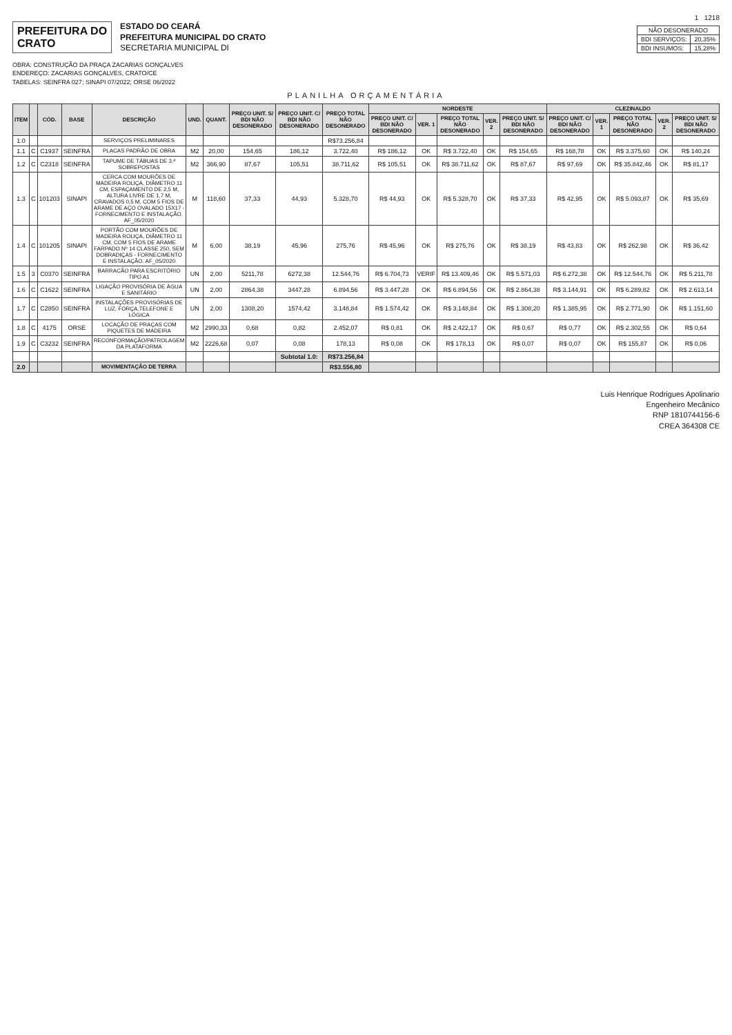1 1218
PREFEITURA DO
CRATO
ESTADO DO CEARÁ
PREFEITURA MUNICIPAL DO CRATO
SECRETARIA MUNICIPAL DI
| NÃO DESONERADO | |
| BDI SERVIÇOS: | 20,35% |
| BDI INSUMOS: | 15,28% |
OBRA: CONSTRUÇÃO DA PRAÇA ZACARIAS GONÇALVES
ENDEREÇO: ZACARIAS GONÇALVES, CRATO/CE
TABELAS: SEINFRA 027; SINAPI 07/2022; ORSE 06/2022
PLANILHA ORÇAMENTÁRIA
| ITEM | | CÓD. | BASE | DESCRIÇÃO | UND. | QUANT. | PREÇO UNIT. S/ BDI NÃO DESONERADO | PREÇO UNIT. C/ BDI NÃO DESONERADO | PREÇO TOTAL NÃO DESONERADO | NORDESTE | | | | | CLEZINALDO | | | | |
| --- | --- | --- | --- | --- | --- | --- | --- | --- | --- | --- | --- | --- | --- | --- | --- | --- | --- | --- | --- |
| | | | | | | | | | | PREÇO UNIT. C/ BDI NÃO DESONERADO | VER. 1 | PREÇO TOTAL NÃO DESONERADO | VER. 2 | PREÇO UNIT. S/ BDI NÃO DESONERADO | PREÇO UNIT. C/ BDI NÃO DESONERADO | VER. 1 | PREÇO TOTAL NÃO DESONERADO | VER. 2 | PREÇO UNIT. S/ BDI NÃO DESONERADO |
| 1.0 | | | | SERVIÇOS PRELIMINARES | | | | | R$73.256,84 | | | | | | | | | | |
| 1.1 | C | C1937 | SEINFRA | PLACAS PADRÃO DE OBRA | M2 | 20,00 | 154,65 | 186,12 | 3.722,40 | R$ 186,12 | OK | R$ 3.722,40 | OK | R$ 154,65 | R$ 168,78 | OK | R$ 3.375,60 | OK | R$ 140,24 |
| 1.2 | C | C2318 | SEINFRA | TAPUME DE TÁBUAS DE 3.ª SOBREPOSTAS | M2 | 366,90 | 87,67 | 105,51 | 38.711,62 | R$ 105,51 | OK | R$ 38.711,62 | OK | R$ 87,67 | R$ 97,69 | OK | R$ 35.842,46 | OK | R$ 81,17 |
| 1.3 | C | 101203 | SINAPI | CERCA COM MOURÕES DE MADEIRA ROLIÇA, DIÂMETRO 11 CM, ESPAÇAMENTO DE 2,5 M, ALTURA LIVRE DE 1,7 M, CRAVADOS 0,5 M, COM 5 FIOS DE ARAME DE AÇO OVALADO 15X17 - FORNECIMENTO E INSTALAÇÃO. AF_05/2020 | M | 118,60 | 37,33 | 44,93 | 5.328,70 | R$ 44,93 | OK | R$ 5.328,70 | OK | R$ 37,33 | R$ 42,95 | OK | R$ 5.093,87 | OK | R$ 35,69 |
| 1.4 | C | 101205 | SINAPI | PORTÃO COM MOURÕES DE MADEIRA ROLIÇA, DIÂMETRO 11 CM, COM 5 FIOS DE ARAME FARPADO Nº 14 CLASSE 250, SEM DOBRADIÇAS - FORNECIMENTO E INSTALAÇÃO. AF_05/2020 | M | 6,00 | 38,19 | 45,96 | 275,76 | R$ 45,96 | OK | R$ 275,76 | OK | R$ 38,19 | R$ 43,83 | OK | R$ 262,98 | OK | R$ 36,42 |
| 1.5 | 3 | C0370 | SEINFRA | BARRACÃO PARA ESCRITÓRIO TIPO A1 | UN | 2,00 | 5211,78 | 6272,38 | 12.544,76 | R$ 6.704,73 | VERIF | R$ 13.409,46 | OK | R$ 5.571,03 | R$ 6.272,38 | OK | R$ 12.544,76 | OK | R$ 5.211,78 |
| 1.6 | C | C1622 | SEINFRA | LIGAÇÃO PROVISÓRIA DE ÁGUA E SANITÁRIO | UN | 2,00 | 2864,38 | 3447,28 | 6.894,56 | R$ 3.447,28 | OK | R$ 6.894,56 | OK | R$ 2.864,38 | R$ 3.144,91 | OK | R$ 6.289,82 | OK | R$ 2.613,14 |
| 1.7 | C | C2850 | SEINFRA | INSTALAÇÕES PROVISÓRIAS DE LUZ, FORÇA,TELEFONE E LÓGICA | UN | 2,00 | 1308,20 | 1574,42 | 3.148,84 | R$ 1.574,42 | OK | R$ 3.148,84 | OK | R$ 1.308,20 | R$ 1.385,95 | OK | R$ 2.771,90 | OK | R$ 1.151,60 |
| 1.8 | C | 4175 | ORSE | LOCAÇÃO DE PRAÇAS COM PIQUETES DE MADEIRA | M2 | 2990,33 | 0,68 | 0,82 | 2.452,07 | R$ 0,81 | OK | R$ 2.422,17 | OK | R$ 0,67 | R$ 0,77 | OK | R$ 2.302,55 | OK | R$ 0,64 |
| 1.9 | C | C3232 | SEINFRA | RECONFORMAÇÃO/PATROLAGEM DA PLATAFORMA | M2 | 2226,68 | 0,07 | 0,08 | 178,13 | R$ 0,08 | OK | R$ 178,13 | OK | R$ 0,07 | R$ 0,07 | OK | R$ 155,87 | OK | R$ 0,06 |
| | | | | | | | | Subtotal 1.0: | R$73.256,84 | | | | | | | | | | |
| 2.0 | | | | MOVIMENTAÇÃO DE TERRA | | | | | R$3.556,80 | | | | | | | | | | |
Luis Henrique Rodrigues Apolinario
Engenheiro Mecânico
RNP 1810744156-6
CREA 364308 CE